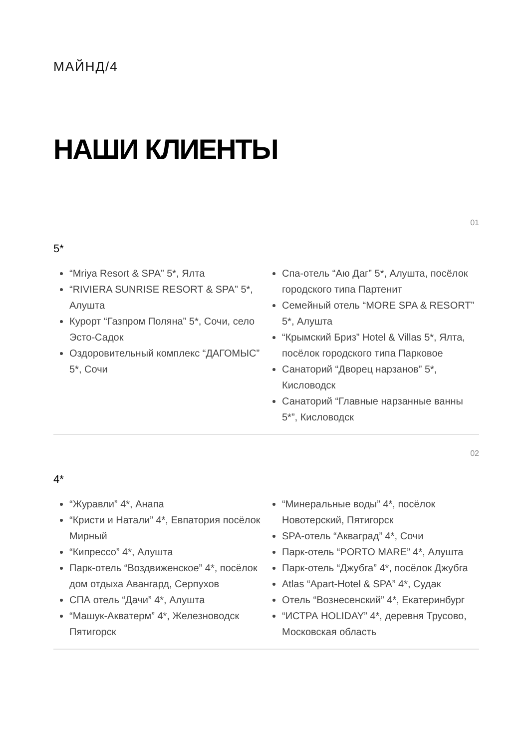МАЙНД/4
НАШИ КЛИЕНТЫ
01
5*
“Mriya Resort & SPA” 5*, Ялта
“RIVIERA SUNRISE RESORT & SPA” 5*, Алушта
Курорт “Газпром Поляна” 5*, Сочи, село Эсто-Садок
Оздоровительный комплекс “ДАГОМЫС” 5*, Сочи
Спа-отель “Аю Даг” 5*, Алушта, посёлок городского типа Партенит
Семейный отель “MORE SPA & RESORT” 5*, Алушта
“Крымский Бриз” Hotel & Villas 5*, Ялта, посёлок городского типа Парковое
Санаторий “Дворец нарзанов” 5*, Кисловодск
Санаторий “Главные нарзанные ванны 5*”, Кисловодск
02
4*
“Журавли” 4*, Анапа
“Кристи и Натали” 4*, Евпатория посёлок Мирный
“Кипрессо” 4*, Алушта
Парк-отель “Воздвиженское” 4*, посёлок дом отдыха Авангард, Серпухов
СПА отель “Дачи” 4*, Алушта
“Машук-Акватерм” 4*, Железноводск Пятигорск
“Минеральные воды” 4*, посёлок Новотерский, Пятигорск
SPA-отель “Акваград” 4*, Сочи
Парк-отель “PORTO MARE” 4*, Алушта
Парк-отель “Джубга” 4*, посёлок Джубга
Atlas “Apart-Hotel & SPA” 4*, Судак
Отель “Вознесенский” 4*, Екатеринбург
“ИСТРА HOLIDAY” 4*, деревня Трусово, Московская область